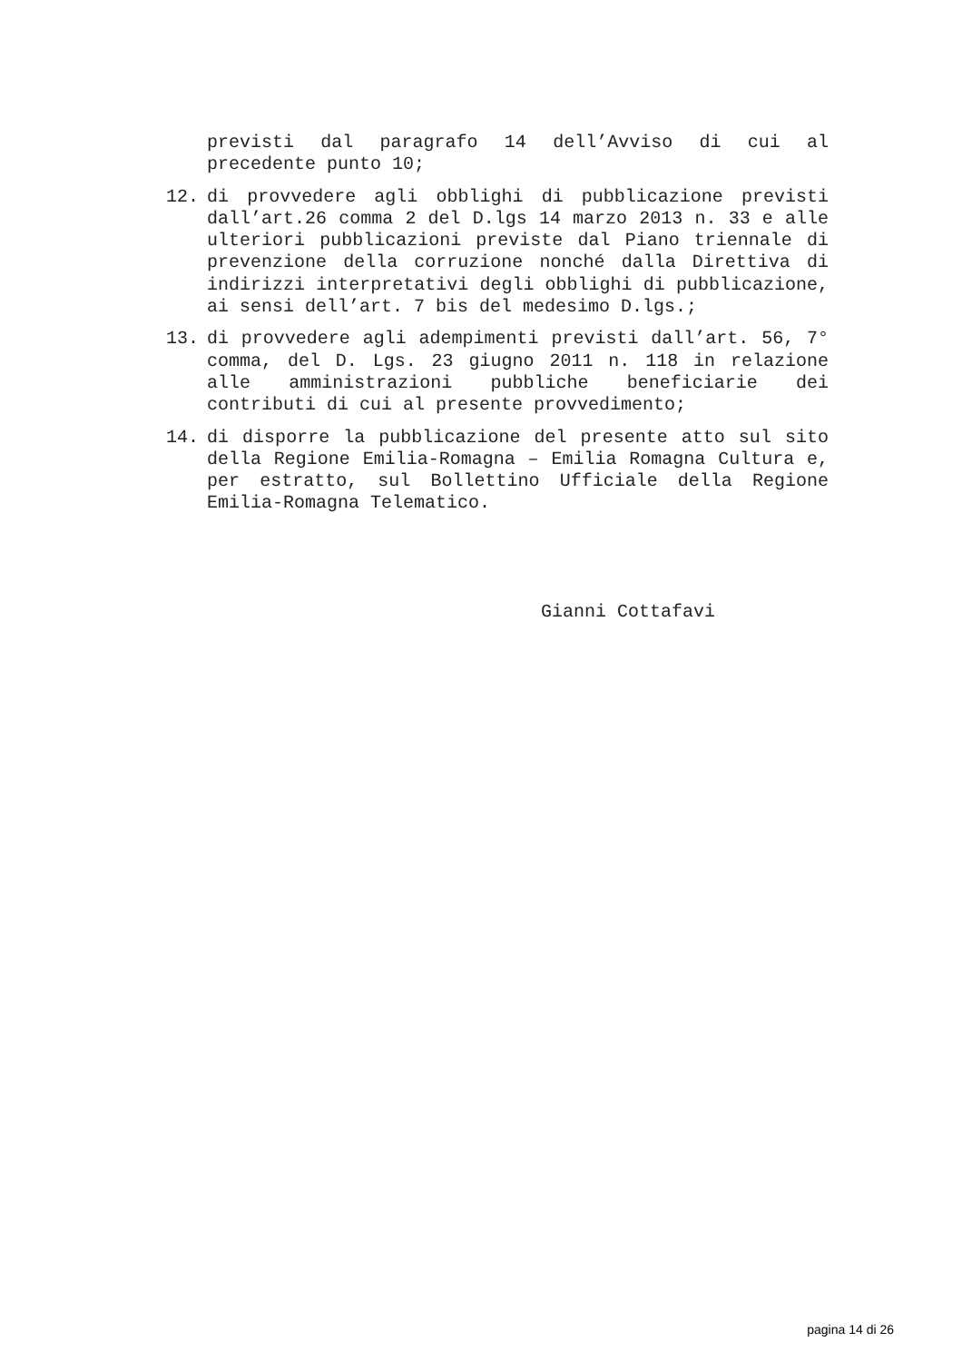previsti dal paragrafo 14 dell’Avviso di cui al precedente punto 10;
12. di provvedere agli obblighi di pubblicazione previsti dall’art.26 comma 2 del D.lgs 14 marzo 2013 n. 33 e alle ulteriori pubblicazioni previste dal Piano triennale di prevenzione della corruzione nonché dalla Direttiva di indirizzi interpretativi degli obblighi di pubblicazione, ai sensi dell’art. 7 bis del medesimo D.lgs.;
13. di provvedere agli adempimenti previsti dall’art. 56, 7° comma, del D. Lgs. 23 giugno 2011 n. 118 in relazione alle amministrazioni pubbliche beneficiarie dei contributi di cui al presente provvedimento;
14. di disporre la pubblicazione del presente atto sul sito della Regione Emilia-Romagna – Emilia Romagna Cultura e, per estratto, sul Bollettino Ufficiale della Regione Emilia-Romagna Telematico.
Gianni Cottafavi
pagina 14 di 26